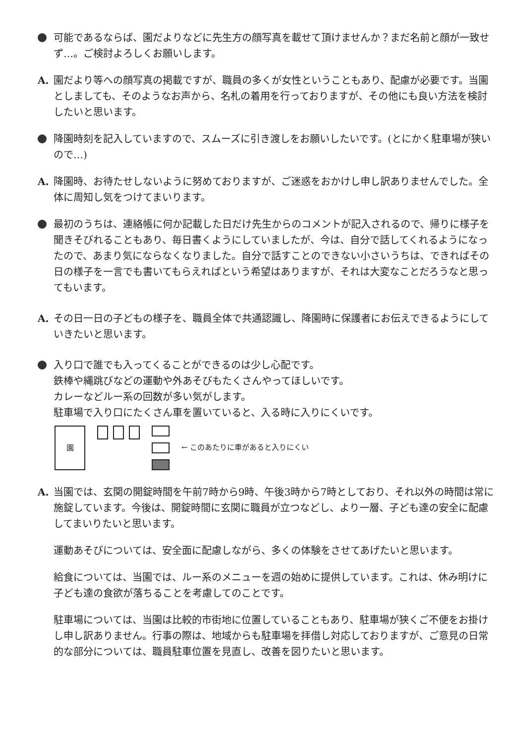可能であるならば、園だよりなどに先生方の顔写真を載せて頂けませんか？まだ名前と顔が一致せず…。ご検討よろしくお願いします。
A. 園だより等への顔写真の掲載ですが、職員の多くが女性ということもあり、配慮が必要です。当園としましても、そのようなお声から、名札の着用を行っておりますが、その他にも良い方法を検討したいと思います。
降園時刻を記入していますので、スムーズに引き渡しをお願いしたいです。(とにかく駐車場が狭いので…)
A. 降園時、お待たせしないように努めておりますが、ご迷惑をおかけし申し訳ありませんでした。全体に周知し気をつけてまいります。
最初のうちは、連絡帳に何か記載した日だけ先生からのコメントが記入されるので、帰りに様子を聞きそびれることもあり、毎日書くようにしていましたが、今は、自分で話してくれるようになったので、あまり気にならなくなりました。自分で話すことのできない小さいうちは、できればその日の様子を一言でも書いてもらえればという希望はありますが、それは大変なことだろうなと思ってもいます。
A. その日一日の子どもの様子を、職員全体で共通認識し、降園時に保護者にお伝えできるようにしていきたいと思います。
入り口で誰でも入ってくることができるのは少し心配です。
鉄棒や縄跳びなどの運動や外あそびもたくさんやってほしいです。
カレーなどルー系の回数が多い気がします。
駐車場で入り口にたくさん車を置いていると、入る時に入りにくいです。
園
← このあたりに車があると入りにくい
A. 当園では、玄関の開錠時間を午前7時から9時、午後3時から7時としており、それ以外の時間は常に施錠しています。今後は、開錠時間に玄関に職員が立つなどし、より一層、子ども達の安全に配慮してまいりたいと思います。
運動あそびについては、安全面に配慮しながら、多くの体験をさせてあげたいと思います。
給食については、当園では、ルー系のメニューを週の始めに提供しています。これは、休み明けに子ども達の食欲が落ちることを考慮してのことです。
駐車場については、当園は比較的市街地に位置していることもあり、駐車場が狭くご不便をお掛けし申し訳ありません。行事の際は、地域からも駐車場を拝借し対応しておりますが、ご意見の日常的な部分については、職員駐車位置を見直し、改善を図りたいと思います。